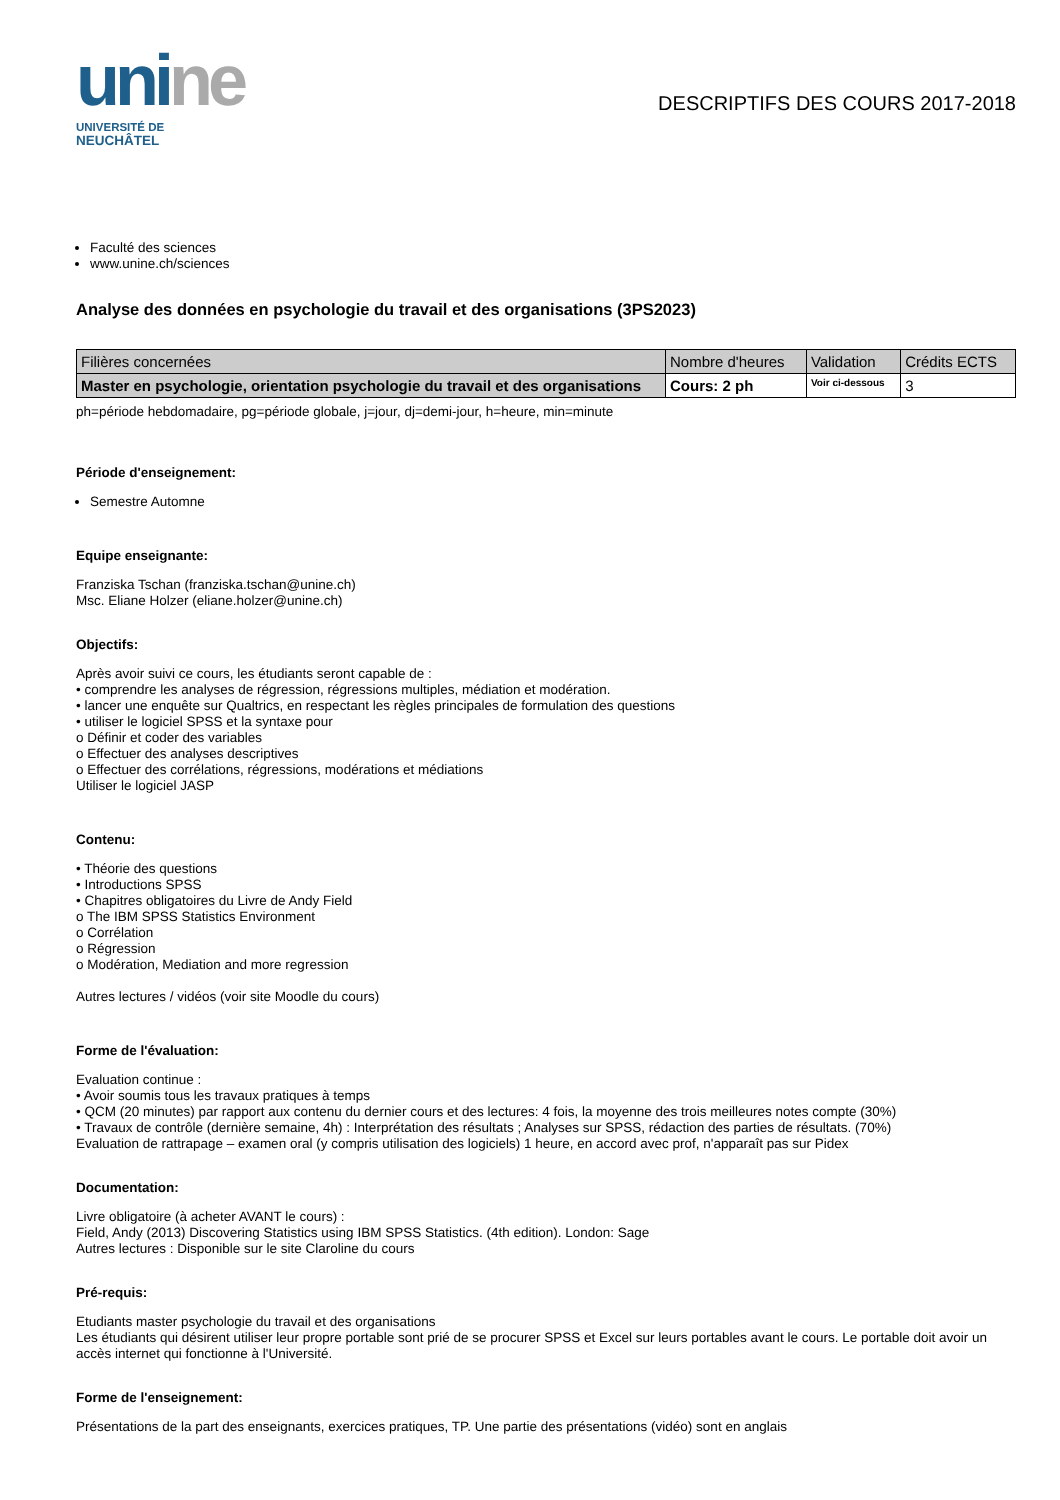uni ne
UNIVERSITÉ DE
NEUCHÂTEL
DESCRIPTIFS DES COURS 2017-2018
Faculté des sciences
www.unine.ch/sciences
Analyse des données en psychologie du travail et des organisations (3PS2023)
| Filières concernées | Nombre d'heures | Validation | Crédits ECTS |
| --- | --- | --- | --- |
| Master en psychologie, orientation psychologie du travail et des organisations | Cours: 2 ph | Voir ci-dessous | 3 |
ph=période hebdomadaire, pg=période globale, j=jour, dj=demi-jour, h=heure, min=minute
Période d'enseignement:
Semestre Automne
Equipe enseignante:
Franziska Tschan (franziska.tschan@unine.ch)
Msc. Eliane Holzer (eliane.holzer@unine.ch)
Objectifs:
Après avoir suivi ce cours, les étudiants seront capable de :
• comprendre les analyses de régression, régressions multiples, médiation et modération.
• lancer une enquête sur Qualtrics, en respectant les règles principales de formulation des questions
• utiliser le logiciel SPSS et la syntaxe pour
o Définir et coder des variables
o Effectuer des analyses descriptives
o Effectuer des corrélations, régressions, modérations et médiations
Utiliser le logiciel JASP
Contenu:
• Théorie des questions
• Introductions SPSS
• Chapitres obligatoires du Livre de Andy Field
o The IBM SPSS Statistics Environment
o Corrélation
o Régression
o Modération, Mediation and more regression
Autres lectures / vidéos (voir site Moodle du cours)
Forme de l'évaluation:
Evaluation continue :
• Avoir soumis tous les travaux pratiques à temps
• QCM (20 minutes) par rapport aux contenu du dernier cours et des lectures: 4 fois, la moyenne des trois meilleures notes compte (30%)
• Travaux de contrôle (dernière semaine, 4h) : Interprétation des résultats ; Analyses sur SPSS, rédaction des parties de résultats. (70%)
Evaluation de rattrapage – examen oral (y compris utilisation des logiciels) 1 heure, en accord avec prof, n'apparaît pas sur Pidex
Documentation:
Livre obligatoire (à acheter AVANT le cours) :
Field, Andy (2013) Discovering Statistics using IBM SPSS Statistics. (4th edition). London: Sage
Autres lectures : Disponible sur le site Claroline du cours
Pré-requis:
Etudiants master psychologie du travail et des organisations
Les étudiants qui désirent utiliser leur propre portable sont prié de se procurer SPSS et Excel sur leurs portables avant le cours. Le portable doit avoir un accès internet qui fonctionne à l'Université.
Forme de l'enseignement:
Présentations de la part des enseignants, exercices pratiques, TP. Une partie des présentations (vidéo) sont en anglais